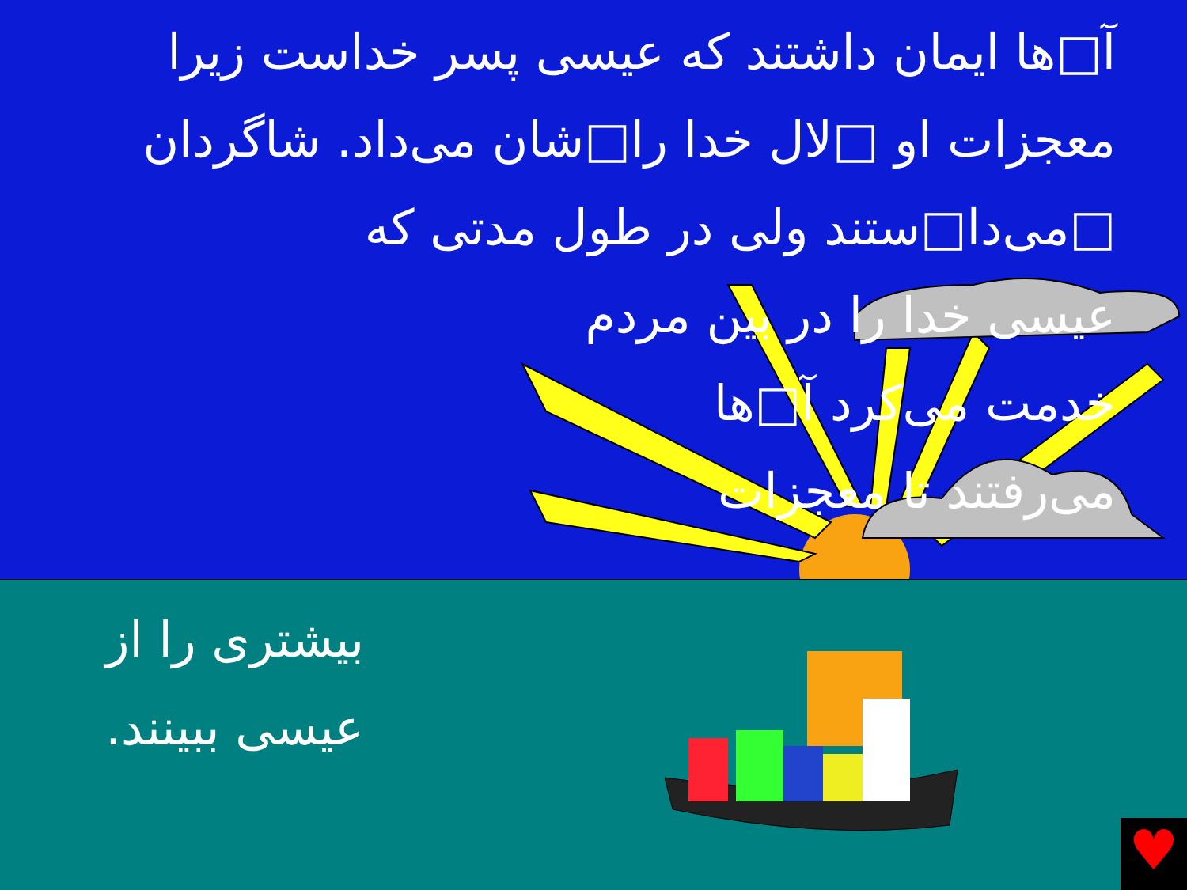آ□ها ایمان داشتند که عیسی پسر خداست زیرا معجزات او □لال خدا را□شان می‌داد. شاگردان □می‌دا□ستند ولی در طول مدتی که
عیسی خدا را در بین مردم
خدمت می‌کرد آ□ها
می‌رفتند تا معجزات
♥
بیشتری را از عیسی ببینند.